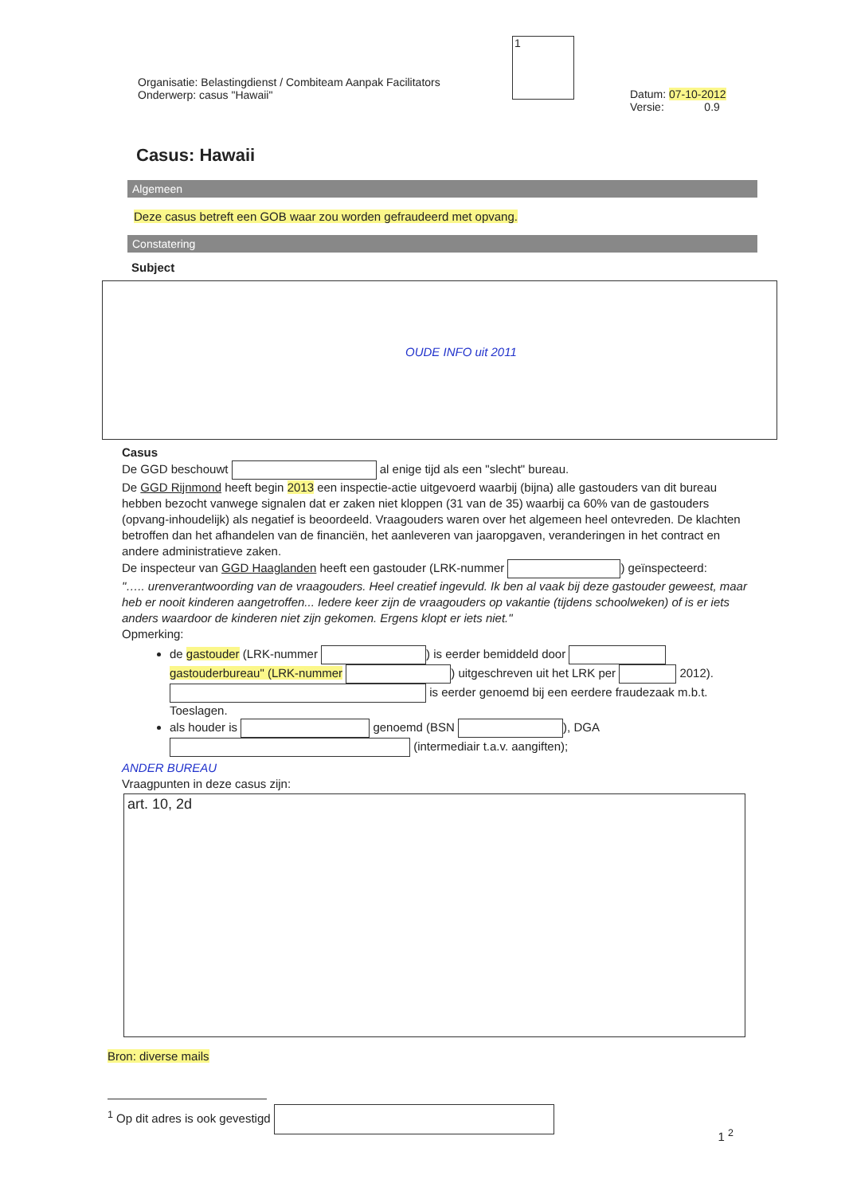Organisatie: Belastingdienst / Combiteam Aanpak Facilitators
Onderwerp: casus "Hawaii"
1
Datum: 07-10-2012
Versie: 0.9
Casus: Hawaii
Algemeen
Deze casus betreft een GOB waar zou worden gefraudeerd met opvang.
Constatering
Subject
OUDE INFO uit 2011
Casus
De GGD beschouwt al enige tijd als een "slecht" bureau.
De GGD Rijnmond heeft begin 2013 een inspectie-actie uitgevoerd waarbij (bijna) alle gastouders van dit bureau hebben bezocht vanwege signalen dat er zaken niet kloppen (31 van de 35) waarbij ca 60% van de gastouders (opvang-inhoudelijk) als negatief is beoordeeld. Vraagouders waren over het algemeen heel ontevreden. De klachten betroffen dan het afhandelen van de financiën, het aanleveren van jaaropgaven, veranderingen in het contract en andere administratieve zaken.
De inspecteur van GGD Haaglanden heeft een gastouder (LRK-nummer ) geïnspecteerd:
"….. urenverantwoording van de vraagouders. Heel creatief ingevuld. Ik ben al vaak bij deze gastouder geweest, maar heb er nooit kinderen aangetroffen... Iedere keer zijn de vraagouders op vakantie (tijdens schoolweken) of is er iets anders waardoor de kinderen niet zijn gekomen. Ergens klopt er iets niet."
Opmerking:
de gastouder (LRK-nummer ) is eerder bemiddeld door gastouderbureau" (LRK-nummer ) uitgeschreven uit het LRK per 2012).
is eerder genoemd bij een eerdere fraudezaak m.b.t. Toeslagen.
als houder is genoemd (BSN ), DGA (intermediair t.a.v. aangiften);
ANDER BUREAU
Vraagpunten in deze casus zijn:
art. 10, 2d
Bron: diverse mails
<sup>1</sup> Op dit adres is ook gevestigd
1 <sup>2</sup>